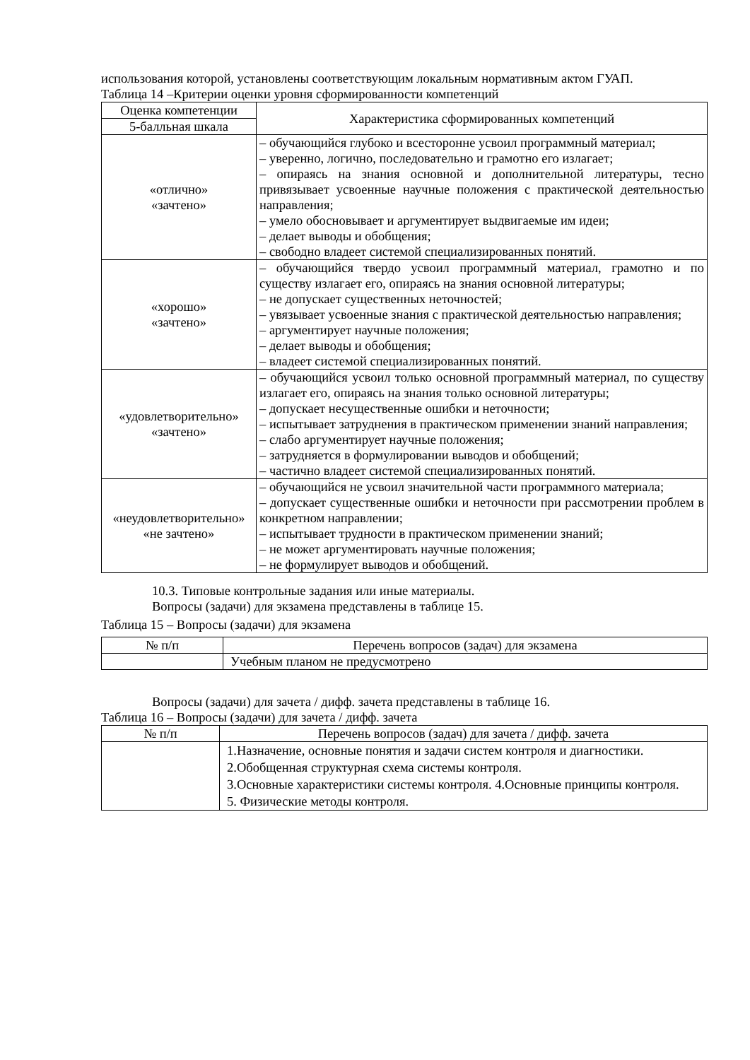использования которой, установлены соответствующим локальным нормативным актом ГУАП.
Таблица 14 –Критерии оценки уровня сформированности компетенций
| Оценка компетенции | Характеристика сформированных компетенций |
| --- | --- |
| 5-балльная шкала | |
| «отлично» «зачтено» | – обучающийся глубоко и всесторонне усвоил программный материал; – уверенно, логично, последовательно и грамотно его излагает; – опираясь на знания основной и дополнительной литературы, тесно привязывает усвоенные научные положения с практической деятельностью направления; – умело обосновывает и аргументирует выдвигаемые им идеи; – делает выводы и обобщения; – свободно владеет системой специализированных понятий. |
| «хорошо» «зачтено» | – обучающийся твердо усвоил программный материал, грамотно и по существу излагает его, опираясь на знания основной литературы; – не допускает существенных неточностей; – увязывает усвоенные знания с практической деятельностью направления; – аргументирует научные положения; – делает выводы и обобщения; – владеет системой специализированных понятий. |
| «удовлетворительно» «зачтено» | – обучающийся усвоил только основной программный материал, по существу излагает его, опираясь на знания только основной литературы; – допускает несущественные ошибки и неточности; – испытывает затруднения в практическом применении знаний направления; – слабо аргументирует научные положения; – затрудняется в формулировании выводов и обобщений; – частично владеет системой специализированных понятий. |
| «неудовлетворительно» «не зачтено» | – обучающийся не усвоил значительной части программного материала; – допускает существенные ошибки и неточности при рассмотрении проблем в конкретном направлении; – испытывает трудности в практическом применении знаний; – не может аргументировать научные положения; – не формулирует выводов и обобщений. |
10.3. Типовые контрольные задания или иные материалы.
Вопросы (задачи) для экзамена представлены в таблице 15.
Таблица 15 – Вопросы (задачи) для экзамена
| № п/п | Перечень вопросов (задач) для экзамена |
| | Учебным планом не предусмотрено |
Вопросы (задачи) для зачета / дифф. зачета представлены в таблице 16.
Таблица 16 – Вопросы (задачи) для зачета / дифф. зачета
| № п/п | Перечень вопросов (задач) для зачета / дифф. зачета |
| | 1.Назначение, основные понятия и задачи систем контроля и диагностики. 2.Обобщенная структурная схема системы контроля. 3.Основные характеристики системы контроля. 4.Основные принципы контроля. 5. Физические методы контроля. |